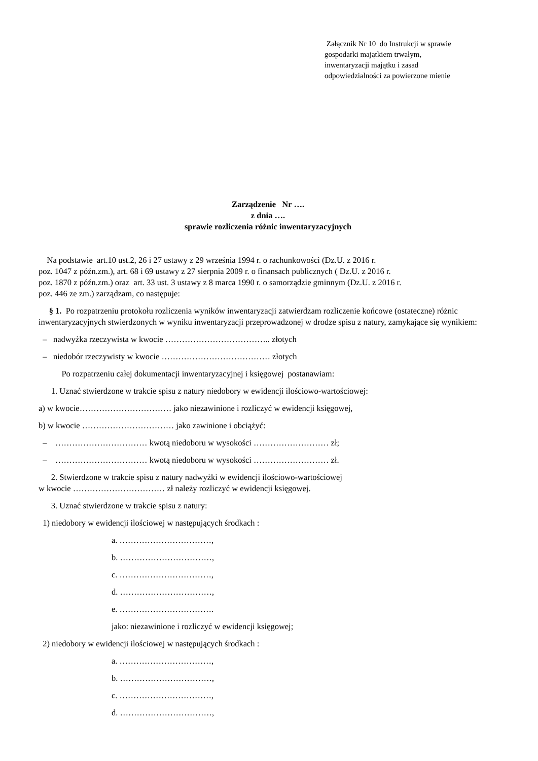Załącznik Nr 10 do Instrukcji w sprawie
gospodarki majątkiem trwałym,
inwentaryzacji majątku i zasad
odpowiedzialności za powierzone mienie
Zarządzenie Nr ….
z dnia ….
sprawie rozliczenia różnic inwentaryzacyjnych
Na podstawie art.10 ust.2, 26 i 27 ustawy z 29 września 1994 r. o rachunkowości (Dz.U. z 2016 r.
poz. 1047 z późn.zm.), art. 68 i 69 ustawy z 27 sierpnia 2009 r. o finansach publicznych ( Dz.U. z 2016 r.
poz. 1870 z późn.zm.) oraz art. 33 ust. 3 ustawy z 8 marca 1990 r. o samorządzie gminnym (Dz.U. z 2016 r.
poz. 446 ze zm.) zarządzam, co następuje:
§ 1. Po rozpatrzeniu protokołu rozliczenia wyników inwentaryzacji zatwierdzam rozliczenie końcowe (ostateczne) różnic inwentaryzacyjnych stwierdzonych w wyniku inwentaryzacji przeprowadzonej w drodze spisu z natury, zamykające się wynikiem:
– nadwyżka rzeczywista w kwocie ……………………………….. złotych
– niedobór rzeczywisty w kwocie ………………………………… złotych
Po rozpatrzeniu całej dokumentacji inwentaryzacyjnej i księgowej postanawiam:
1. Uznać stwierdzone w trakcie spisu z natury niedobory w ewidencji ilościowo-wartościowej:
a) w kwocie…………………………… jako niezawinione i rozliczyć w ewidencji księgowej,
b) w kwocie …………………………… jako zawinione i obciążyć:
– …………………………… kwotą niedoboru w wysokości ……………………… zł;
– …………………………… kwotą niedoboru w wysokości ……………………… zł.
2. Stwierdzone w trakcie spisu z natury nadwyżki w ewidencji ilościowo-wartościowej
w kwocie …………………………… zł należy rozliczyć w ewidencji księgowej.
3. Uznać stwierdzone w trakcie spisu z natury:
1) niedobory w ewidencji ilościowej w następujących środkach :
a. ……………………………,
b. ……………………………,
c. ……………………………,
d. ……………………………,
e. …………………………….
jako: niezawinione i rozliczyć w ewidencji księgowej;
2) niedobory w ewidencji ilościowej w następujących środkach :
a. ……………………………,
b. ……………………………,
c. ……………………………,
d. ……………………………,